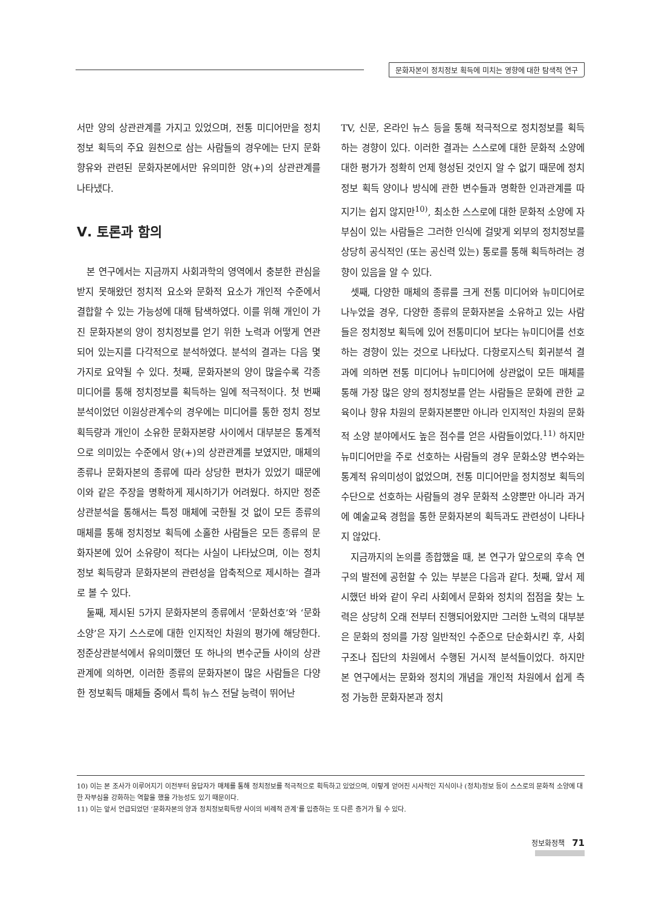문화자본이 정치정보 획득에 미치는 영향에 대한 탐색적 연구
서만 양의 상관관계를 가지고 있었으며, 전통 미디어만을 정치정보 획득의 주요 원천으로 삼는 사람들의 경우에는 단지 문화향유와 관련된 문화자본에서만 유의미한 양(+)의 상관관계를 나타냈다.
Ⅴ. 토론과 함의
본 연구에서는 지금까지 사회과학의 영역에서 충분한 관심을 받지 못해왔던 정치적 요소와 문화적 요소가 개인적 수준에서 결합할 수 있는 가능성에 대해 탐색하였다. 이를 위해 개인이 가진 문화자본의 양이 정치정보를 얻기 위한 노력과 어떻게 연관되어 있는지를 다각적으로 분석하였다. 분석의 결과는 다음 몇 가지로 요약될 수 있다. 첫째, 문화자본의 양이 많을수록 각종 미디어를 통해 정치정보를 획득하는 일에 적극적이다. 첫 번째 분석이었던 이원상관계수의 경우에는 미디어를 통한 정치 정보획득량과 개인이 소유한 문화자본량 사이에서 대부분은 통계적으로 의미있는 수준에서 양(+)의 상관관계를 보였지만, 매체의 종류나 문화자본의 종류에 따라 상당한 편차가 있었기 때문에 이와 같은 주장을 명확하게 제시하기가 어려웠다. 하지만 정준상관분석을 통해서는 특정 매체에 국한될 것 없이 모든 종류의 매체를 통해 정치정보 획득에 소홀한 사람들은 모든 종류의 문화자본에 있어 소유량이 적다는 사실이 나타났으며, 이는 정치정보 획득량과 문화자본의 관련성을 압축적으로 제시하는 결과로 볼 수 있다.
둘째, 제시된 5가지 문화자본의 종류에서 ‘문화선호’와 ‘문화소양’은 자기 스스로에 대한 인지적인 차원의 평가에 해당한다. 정준상관분석에서 유의미했던 또 하나의 변수군들 사이의 상관관계에 의하면, 이러한 종류의 문화자본이 많은 사람들은 다양한 정보획득 매체들 중에서 특히 뉴스 전달 능력이 뛰어난
TV, 신문, 온라인 뉴스 등을 통해 적극적으로 정치정보를 획득하는 경향이 있다. 이러한 결과는 스스로에 대한 문화적 소양에 대한 평가가 정확히 언제 형성된 것인지 알 수 없기 때문에 정치정보 획득 양이나 방식에 관한 변수들과 명확한 인과관계를 따지기는 쉽지 않지만<sup>10)</sup>, 최소한 스스로에 대한 문화적 소양에 자부심이 있는 사람들은 그러한 인식에 걸맞게 외부의 정치정보를 상당히 공식적인 (또는 공신력 있는) 통로를 통해 획득하려는 경향이 있음을 알 수 있다.
셋째, 다양한 매체의 종류를 크게 전통 미디어와 뉴미디어로 나누었을 경우, 다양한 종류의 문화자본을 소유하고 있는 사람들은 정치정보 획득에 있어 전통미디어 보다는 뉴미디어를 선호하는 경향이 있는 것으로 나타났다. 다항로지스틱 회귀분석 결과에 의하면 전통 미디어나 뉴미디어에 상관없이 모든 매체를 통해 가장 많은 양의 정치정보를 얻는 사람들은 문화에 관한 교육이나 향유 차원의 문화자본뿐만 아니라 인지적인 차원의 문화적 소양 분야에서도 높은 점수를 얻은 사람들이었다.<sup>11)</sup> 하지만 뉴미디어만을 주로 선호하는 사람들의 경우 문화소양 변수와는 통계적 유의미성이 없었으며, 전통 미디어만을 정치정보 획득의 수단으로 선호하는 사람들의 경우 문화적 소양뿐만 아니라 과거에 예술교육 경험을 통한 문화자본의 획득과도 관련성이 나타나지 않았다.
지금까지의 논의를 종합했을 때, 본 연구가 앞으로의 후속 연구의 발전에 공헌할 수 있는 부분은 다음과 같다. 첫째, 앞서 제시했던 바와 같이 우리 사회에서 문화와 정치의 접점을 찾는 노력은 상당히 오래 전부터 진행되어왔지만 그러한 노력의 대부분은 문화의 정의를 가장 일반적인 수준으로 단순화시킨 후, 사회 구조나 집단의 차원에서 수행된 거시적 분석들이었다. 하지만 본 연구에서는 문화와 정치의 개념을 개인적 차원에서 쉽게 측정 가능한 문화자본과 정치
10) 이는 본 조사가 이루어지기 이전부터 응답자가 매체를 통해 정치정보를 적극적으로 획득하고 있었으며, 이렇게 얻어진 시사적인 지식이나 (정치)정보 등이 스스로의 문화적 소양에 대한 자부심을 강화하는 역할을 했을 가능성도 있기 때문이다.
11) 이는 앞서 언급되었던 ‘문화자본의 양과 정치정보획득량 사이의 비례적 관계’를 입증하는 또 다른 증거가 될 수 있다.
정보화정책 71